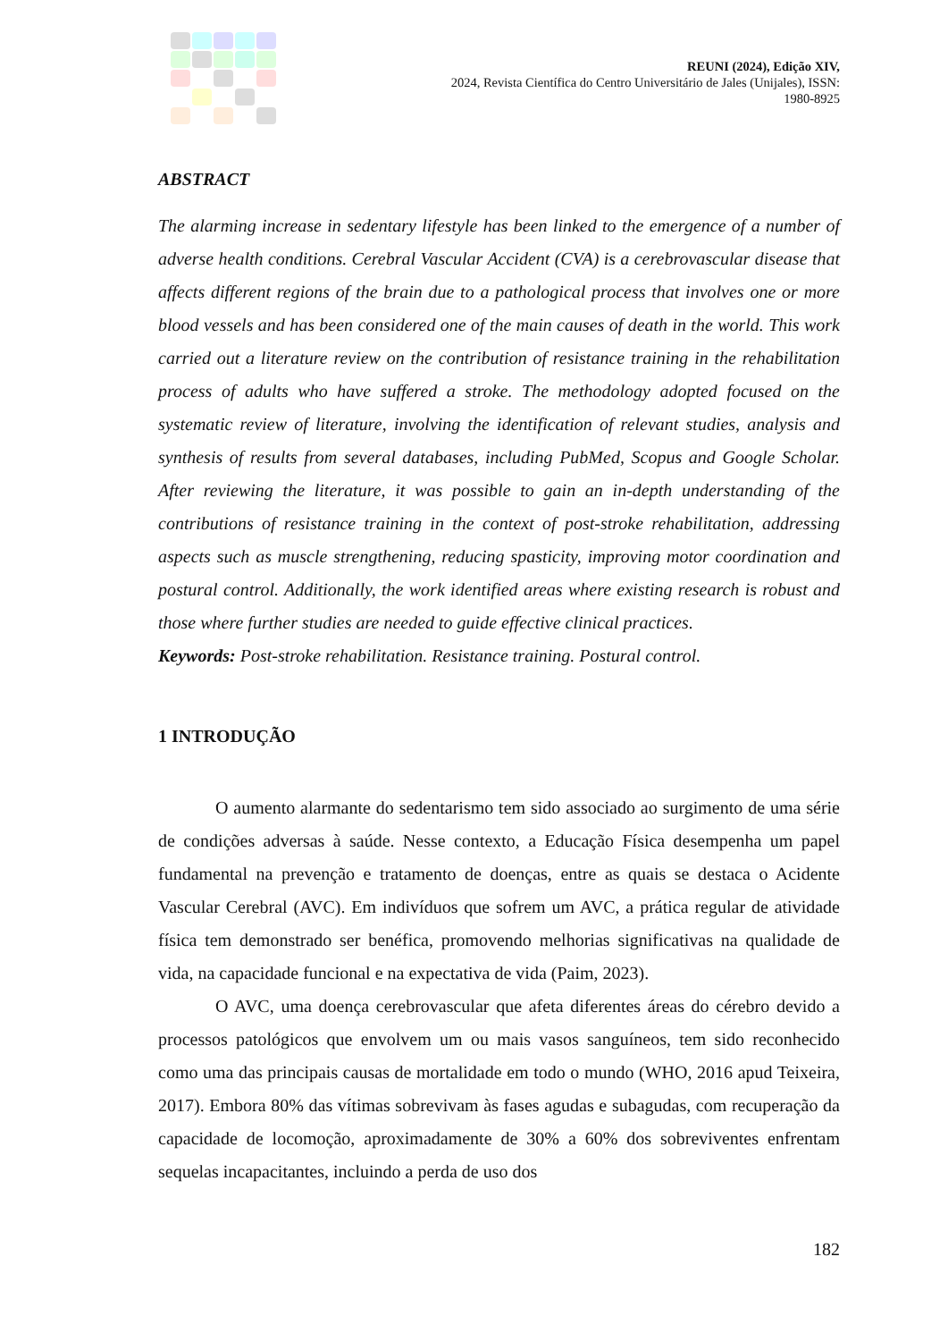REUNI (2024), Edição XIV,
2024, Revista Científica do Centro Universitário de Jales (Unijales), ISSN:
1980-8925
ABSTRACT
The alarming increase in sedentary lifestyle has been linked to the emergence of a number of adverse health conditions. Cerebral Vascular Accident (CVA) is a cerebrovascular disease that affects different regions of the brain due to a pathological process that involves one or more blood vessels and has been considered one of the main causes of death in the world. This work carried out a literature review on the contribution of resistance training in the rehabilitation process of adults who have suffered a stroke. The methodology adopted focused on the systematic review of literature, involving the identification of relevant studies, analysis and synthesis of results from several databases, including PubMed, Scopus and Google Scholar. After reviewing the literature, it was possible to gain an in-depth understanding of the contributions of resistance training in the context of post-stroke rehabilitation, addressing aspects such as muscle strengthening, reducing spasticity, improving motor coordination and postural control. Additionally, the work identified areas where existing research is robust and those where further studies are needed to guide effective clinical practices.
Keywords: Post-stroke rehabilitation. Resistance training. Postural control.
1 INTRODUÇÃO
O aumento alarmante do sedentarismo tem sido associado ao surgimento de uma série de condições adversas à saúde. Nesse contexto, a Educação Física desempenha um papel fundamental na prevenção e tratamento de doenças, entre as quais se destaca o Acidente Vascular Cerebral (AVC). Em indivíduos que sofrem um AVC, a prática regular de atividade física tem demonstrado ser benéfica, promovendo melhorias significativas na qualidade de vida, na capacidade funcional e na expectativa de vida (Paim, 2023).
O AVC, uma doença cerebrovascular que afeta diferentes áreas do cérebro devido a processos patológicos que envolvem um ou mais vasos sanguíneos, tem sido reconhecido como uma das principais causas de mortalidade em todo o mundo (WHO, 2016 apud Teixeira, 2017). Embora 80% das vítimas sobrevivam às fases agudas e subagudas, com recuperação da capacidade de locomoção, aproximadamente de 30% a 60% dos sobreviventes enfrentam sequelas incapacitantes, incluindo a perda de uso dos
182